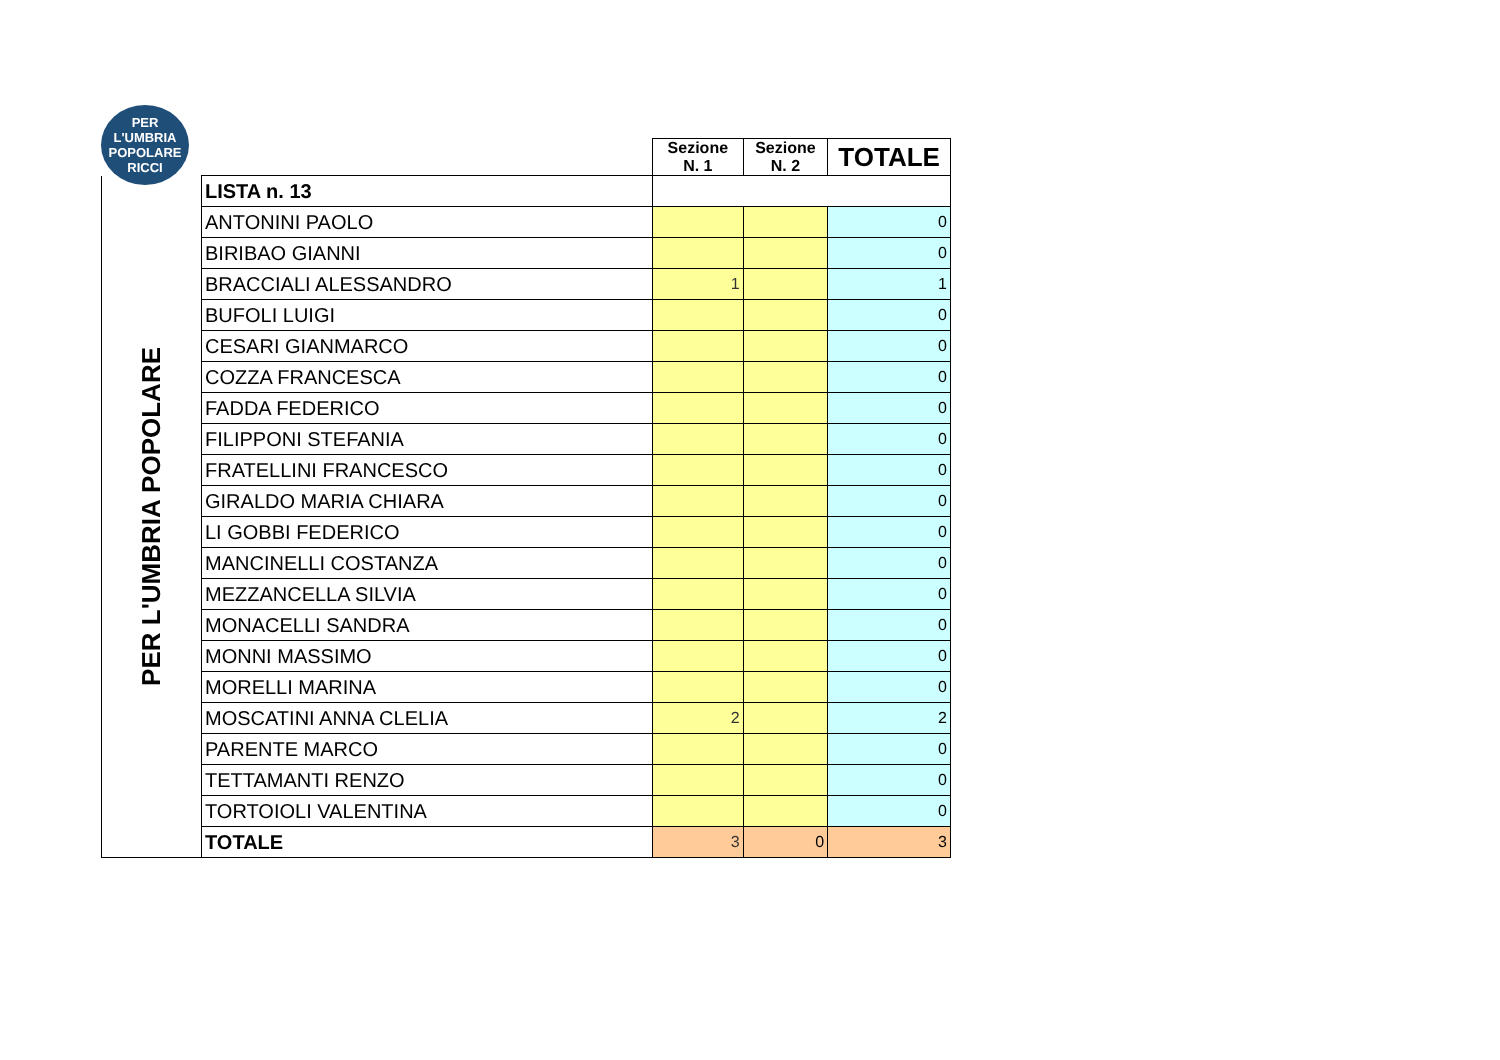PER
L'UMBRIA
POPOLARE
RICCI
| | | Sezione N. 1 | Sezione N. 2 | TOTALE |
| --- | --- | --- | --- | --- |
| PER L'UMBRIA POPOLARE | LISTA n. 13 | | | |
| | ANTONINI PAOLO | | | 0 |
| | BIRIBAO GIANNI | | | 0 |
| | BRACCIALI ALESSANDRO | 1 | | 1 |
| | BUFOLI LUIGI | | | 0 |
| | CESARI GIANMARCO | | | 0 |
| | COZZA FRANCESCA | | | 0 |
| | FADDA FEDERICO | | | 0 |
| | FILIPPONI STEFANIA | | | 0 |
| | FRATELLINI FRANCESCO | | | 0 |
| | GIRALDO MARIA CHIARA | | | 0 |
| | LI GOBBI FEDERICO | | | 0 |
| | MANCINELLI COSTANZA | | | 0 |
| | MEZZANCELLA SILVIA | | | 0 |
| | MONACELLI SANDRA | | | 0 |
| | MONNI MASSIMO | | | 0 |
| | MORELLI MARINA | | | 0 |
| | MOSCATINI ANNA CLELIA | 2 | | 2 |
| | PARENTE MARCO | | | 0 |
| | TETTAMANTI RENZO | | | 0 |
| | TORTOIOLI VALENTINA | | | 0 |
| | TOTALE | 3 | 0 | 3 |